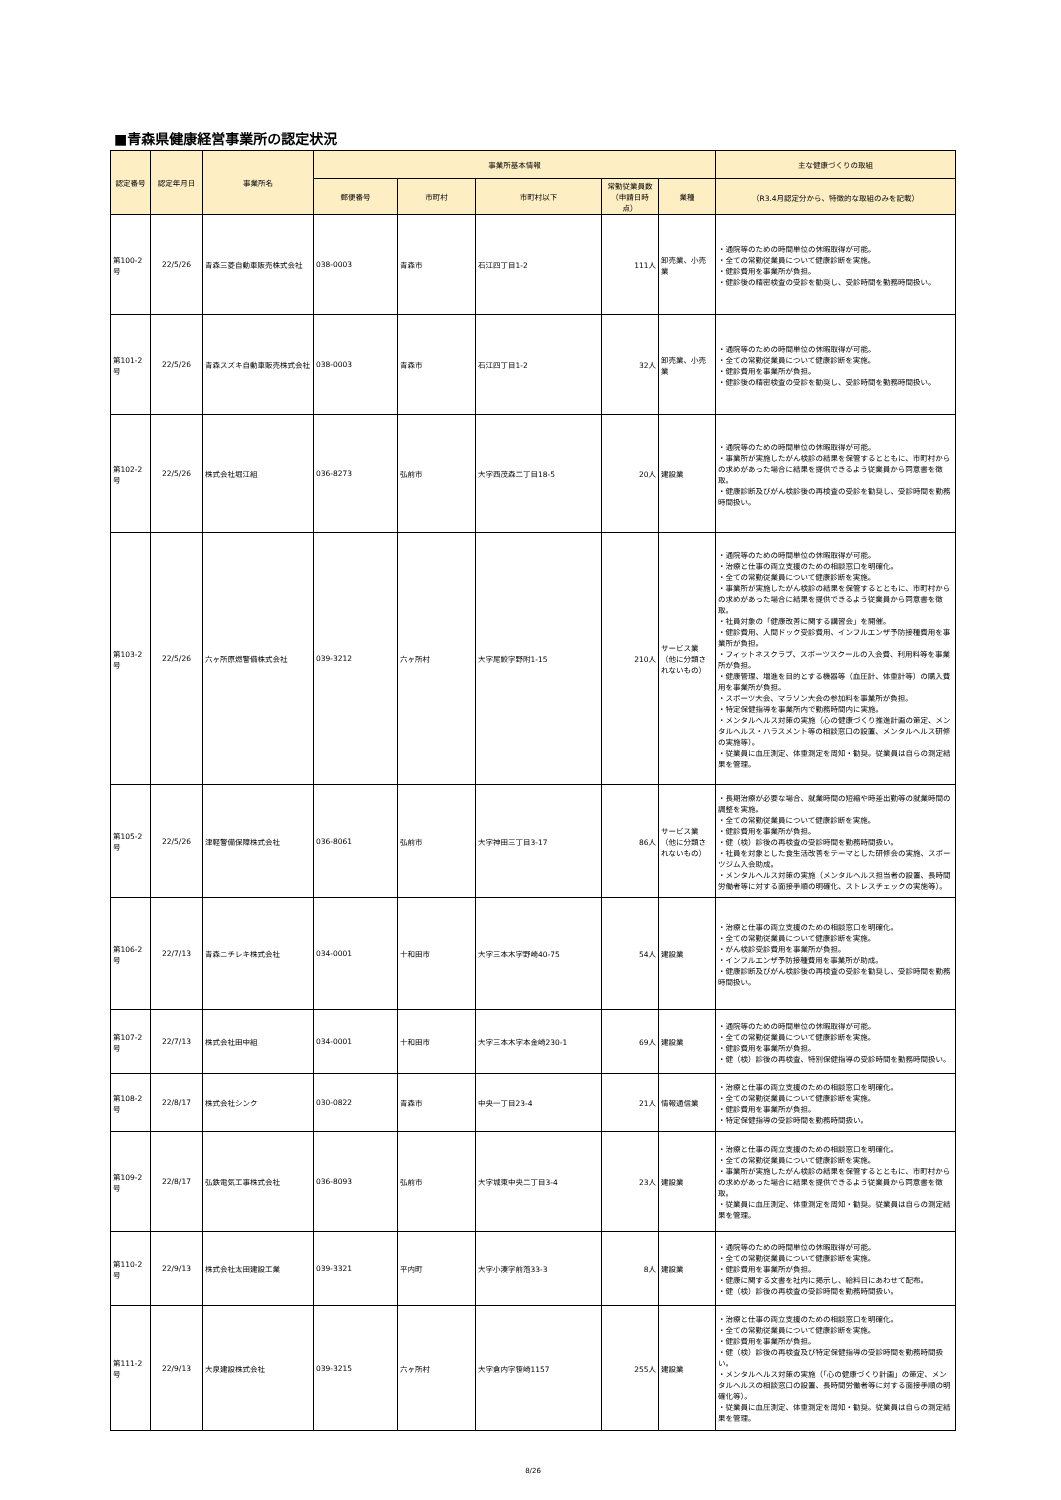■青森県健康経営事業所の認定状況
| 認定番号 | 認定年月日 | 事業所名 | 事業所基本情報 | | | | | 主な健康づくりの取組 |
| --- | --- | --- | --- | --- | --- | --- | --- | --- |
| | | | 郵便番号 | 市町村 | 市町村以下 | 常勤従業員数 （申請日時点） | 業種 | （R3.4月認定分から、特徴的な取組のみを記載） |
| 第100-2号 | 22/5/26 | 青森三菱自動車販売株式会社 | 038-0003 | 青森市 | 石江四丁目1-2 | 111人 | 卸売業、小売業 | ・通院等のための時間単位の休暇取得が可能。 ・全ての常勤従業員について健康診断を実施。 ・健診費用を事業所が負担。 ・健診後の精密検査の受診を勧奨し、受診時間を勤務時間扱い。 |
| 第101-2号 | 22/5/26 | 青森スズキ自動車販売株式会社 | 038-0003 | 青森市 | 石江四丁目1-2 | 32人 | 卸売業、小売業 | ・通院等のための時間単位の休暇取得が可能。 ・全ての常勤従業員について健康診断を実施。 ・健診費用を事業所が負担。 ・健診後の精密検査の受診を勧奨し、受診時間を勤務時間扱い。 |
| 第102-2号 | 22/5/26 | 株式会社堀江組 | 036-8273 | 弘前市 | 大字西茂森二丁目18-5 | 20人 | 建設業 | ・通院等のための時間単位の休暇取得が可能。 ・事業所が実施したがん検診の結果を保管するとともに、市町村からの求めがあった場合に結果を提供できるよう従業員から同意書を徴取。 ・健康診断及びがん検診後の再検査の受診を勧奨し、受診時間を勤務時間扱い。 |
| 第103-2号 | 22/5/26 | 六ヶ所原燃警備株式会社 | 039-3212 | 六ヶ所村 | 大字尾鮫字野附1-15 | 210人 | サービス業（他に分類されないもの） | ・通院等のための時間単位の休暇取得が可能。 ・治療と仕事の両立支援のための相談窓口を明確化。 ・全ての常勤従業員について健康診断を実施。 ・事業所が実施したがん検診の結果を保管するとともに、市町村からの求めがあった場合に結果を提供できるよう従業員から同意書を徴取。 ・社員対象の「健康改善に関する講習会」を開催。 ・健診費用、人間ドック受診費用、インフルエンザ予防接種費用を事業所が負担。 ・フィットネスクラブ、スポーツスクールの入会費、利用料等を事業所が負担。 ・健康管理、増進を目的とする機器等（血圧計、体重計等）の購入費用を事業所が負担。 ・スポーツ大会、マラソン大会の参加料を事業所が負担。 ・特定保健指導を事業所内で勤務時間内に実施。 ・メンタルヘルス対策の実施（心の健康づくり推進計画の策定、メンタルヘルス・ハラスメント等の相談窓口の設置、メンタルヘルス研修の実施等）。 ・従業員に血圧測定、体重測定を周知・勧奨。従業員は自らの測定結果を管理。 |
| 第105-2号 | 22/5/26 | 津軽警備保障株式会社 | 036-8061 | 弘前市 | 大字神田三丁目3-17 | 86人 | サービス業（他に分類されないもの） | ・長期治療が必要な場合、就業時間の短縮や時差出勤等の就業時間の調整を実施。 ・全ての常勤従業員について健康診断を実施。 ・健診費用を事業所が負担。 ・健（検）診後の再検査の受診時間を勤務時間扱い。 ・社員を対象とした食生活改善をテーマとした研修会の実施、スポーツジム入会助成。 ・メンタルヘルス対策の実施（メンタルヘルス担当者の設置、長時間労働者等に対する面接手順の明確化、ストレスチェックの実施等）。 |
| 第106-2号 | 22/7/13 | 青森ニチレキ株式会社 | 034-0001 | 十和田市 | 大字三本木字野崎40-75 | 54人 | 建設業 | ・治療と仕事の両立支援のための相談窓口を明確化。 ・全ての常勤従業員について健康診断を実施。 ・がん検診受診費用を事業所が負担。 ・インフルエンザ予防接種費用を事業所が助成。 ・健康診断及びがん検診後の再検査の受診を勧奨し、受診時間を勤務時間扱い。 |
| 第107-2号 | 22/7/13 | 株式会社田中組 | 034-0001 | 十和田市 | 大字三本木字本金崎230-1 | 69人 | 建設業 | ・通院等のための時間単位の休暇取得が可能。 ・全ての常勤従業員について健康診断を実施。 ・健診費用を事業所が負担。 ・健（検）診後の再検査、特別保健指導の受診時間を勤務時間扱い。 |
| 第108-2号 | 22/8/17 | 株式会社シンク | 030-0822 | 青森市 | 中央一丁目23-4 | 21人 | 情報通信業 | ・治療と仕事の両立支援のための相談窓口を明確化。 ・全ての常勤従業員について健康診断を実施。 ・健診費用を事業所が負担。 ・特定保健指導の受診時間を勤務時間扱い。 |
| 第109-2号 | 22/8/17 | 弘鉄電気工事株式会社 | 036-8093 | 弘前市 | 大字城東中央二丁目3-4 | 23人 | 建設業 | ・治療と仕事の両立支援のための相談窓口を明確化。 ・全ての常勤従業員について健康診断を実施。 ・事業所が実施したがん検診の結果を保管するとともに、市町村からの求めがあった場合に結果を提供できるよう従業員から同意書を徴取。 ・従業員に血圧測定、体重測定を周知・勧奨。従業員は自らの測定結果を管理。 |
| 第110-2号 | 22/9/13 | 株式会社太田建設工業 | 039-3321 | 平内町 | 大字小湊字前萢33-3 | 8人 | 建設業 | ・通院等のための時間単位の休暇取得が可能。 ・全ての常勤従業員について健康診断を実施。 ・健診費用を事業所が負担。 ・健康に関する文書を社内に掲示し、給料日にあわせて配布。 ・健（検）診後の再検査の受診時間を勤務時間扱い。 |
| 第111-2号 | 22/9/13 | 大泉建設株式会社 | 039-3215 | 六ヶ所村 | 大字倉内字笹崎1157 | 255人 | 建設業 | ・治療と仕事の両立支援のための相談窓口を明確化。 ・全ての常勤従業員について健康診断を実施。 ・健診費用を事業所が負担。 ・健（検）診後の再検査及び特定保健指導の受診時間を勤務時間扱い。 ・メンタルヘルス対策の実施（「心の健康づくり計画」の策定、メンタルヘルスの相談窓口の設置、長時間労働者等に対する面接手順の明確化等）。 ・従業員に血圧測定、体重測定を周知・勧奨。従業員は自らの測定結果を管理。 |
8/26